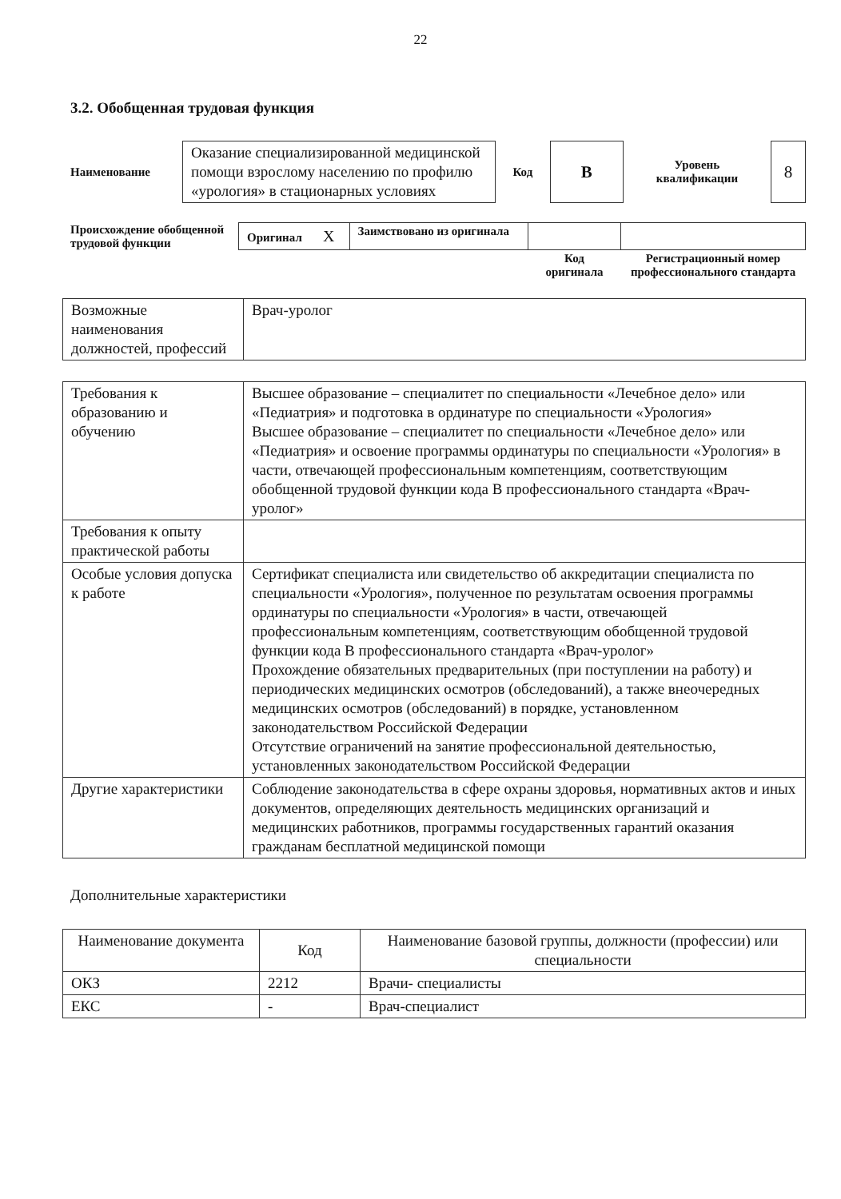22
3.2. Обобщенная трудовая функция
| Наименование | Оказание специализированной медицинской помощи взрослому населению по профилю «урология» в стационарных условиях | Код | B | Уровень квалификации | 8 |
| Происхождение обобщенной трудовой функции | Оригинал X | Заимствовано из оригинала | | |
| | | | Код оригинала | Регистрационный номер профессионального стандарта |
| Возможные наименования должностей, профессий | Врач-уролог |
| Требования к образованию и обучению | Высшее образование – специалитет по специальности «Лечебное дело» или «Педиатрия» и подготовка в ординатуре по специальности «Урология» Высшее образование – специалитет по специальности «Лечебное дело» или «Педиатрия» и освоение программы ординатуры по специальности «Урология» в части, отвечающей профессиональным компетенциям, соответствующим обобщенной трудовой функции кода B профессионального стандарта «Врач-уролог» |
| Требования к опыту практической работы | |
| Особые условия допуска к работе | Сертификат специалиста или свидетельство об аккредитации специалиста по специальности «Урология», полученное по результатам освоения программы ординатуры по специальности «Урология» в части, отвечающей профессиональным компетенциям, соответствующим обобщенной трудовой функции кода B профессионального стандарта «Врач-уролог» Прохождение обязательных предварительных (при поступлении на работу) и периодических медицинских осмотров (обследований), а также внеочередных медицинских осмотров (обследований) в порядке, установленном законодательством Российской Федерации Отсутствие ограничений на занятие профессиональной деятельностью, установленных законодательством Российской Федерации |
| Другие характеристики | Соблюдение законодательства в сфере охраны здоровья, нормативных актов и иных документов, определяющих деятельность медицинских организаций и медицинских работников, программы государственных гарантий оказания гражданам бесплатной медицинской помощи |
Дополнительные характеристики
| Наименование документа | Код | Наименование базовой группы, должности (профессии) или специальности |
| --- | --- | --- |
| ОКЗ | 2212 | Врачи- специалисты |
| ЕКС | - | Врач-специалист |